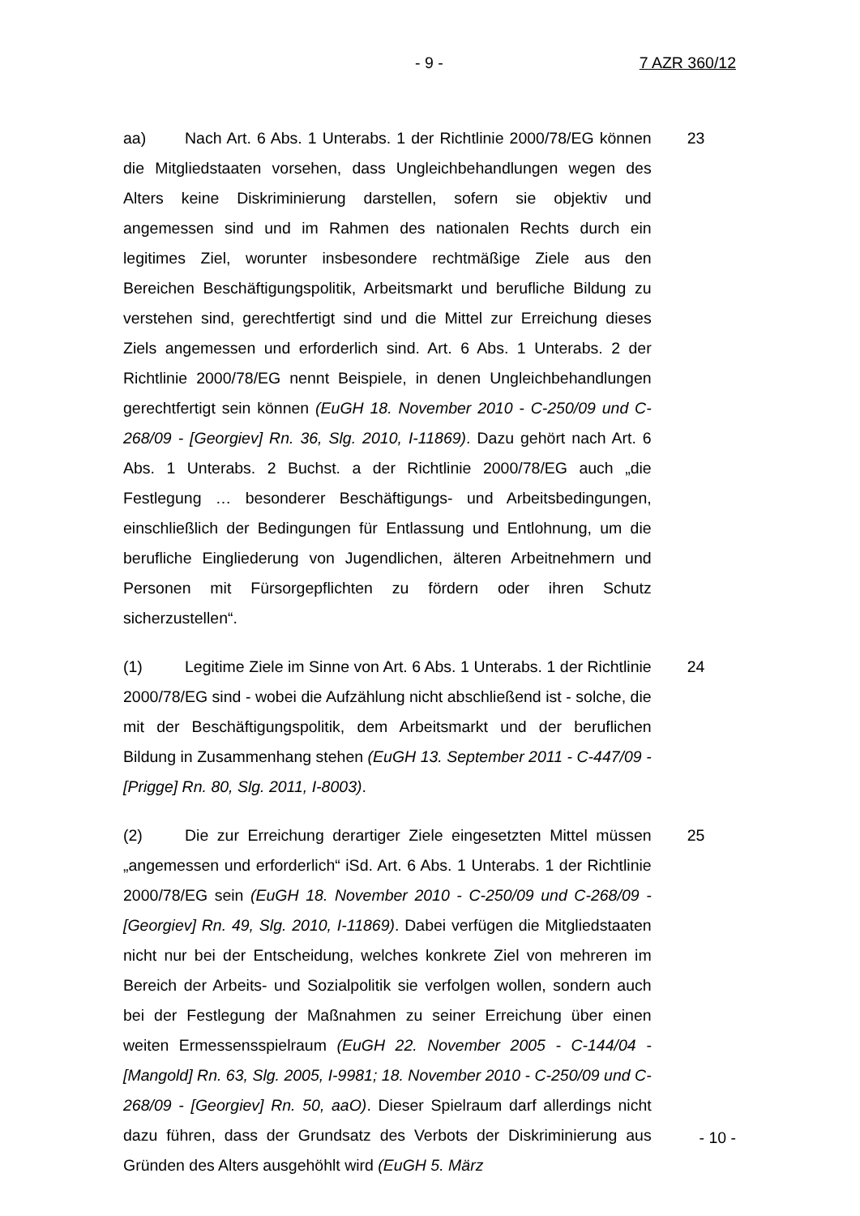- 9 - 7 AZR 360/12
aa) Nach Art. 6 Abs. 1 Unterabs. 1 der Richtlinie 2000/78/EG können die Mitgliedstaaten vorsehen, dass Ungleichbehandlungen wegen des Alters keine Diskriminierung darstellen, sofern sie objektiv und angemessen sind und im Rahmen des nationalen Rechts durch ein legitimes Ziel, worunter insbesondere rechtmäßige Ziele aus den Bereichen Beschäftigungspolitik, Arbeitsmarkt und berufliche Bildung zu verstehen sind, gerechtfertigt sind und die Mittel zur Erreichung dieses Ziels angemessen und erforderlich sind. Art. 6 Abs. 1 Unterabs. 2 der Richtlinie 2000/78/EG nennt Beispiele, in denen Ungleichbehandlungen gerechtfertigt sein können (EuGH 18. November 2010 - C-250/09 und C-268/09 - [Georgiev] Rn. 36, Slg. 2010, I-11869). Dazu gehört nach Art. 6 Abs. 1 Unterabs. 2 Buchst. a der Richtlinie 2000/78/EG auch „die Festlegung … besonderer Beschäftigungs- und Arbeitsbedingungen, einschließlich der Bedingungen für Entlassung und Entlohnung, um die berufliche Eingliederung von Jugendlichen, älteren Arbeitnehmern und Personen mit Fürsorgepflichten zu fördern oder ihren Schutz sicherzustellen“.
23
(1) Legitime Ziele im Sinne von Art. 6 Abs. 1 Unterabs. 1 der Richtlinie 2000/78/EG sind - wobei die Aufzählung nicht abschließend ist - solche, die mit der Beschäftigungspolitik, dem Arbeitsmarkt und der beruflichen Bildung in Zusammenhang stehen (EuGH 13. September 2011 - C-447/09 - [Prigge] Rn. 80, Slg. 2011, I-8003).
24
(2) Die zur Erreichung derartiger Ziele eingesetzten Mittel müssen „angemessen und erforderlich“ iSd. Art. 6 Abs. 1 Unterabs. 1 der Richtlinie 2000/78/EG sein (EuGH 18. November 2010 - C-250/09 und C-268/09 - [Georgiev] Rn. 49, Slg. 2010, I-11869). Dabei verfügen die Mitgliedstaaten nicht nur bei der Entscheidung, welches konkrete Ziel von mehreren im Bereich der Arbeits- und Sozialpolitik sie verfolgen wollen, sondern auch bei der Festlegung der Maßnahmen zu seiner Erreichung über einen weiten Ermessensspielraum (EuGH 22. November 2005 - C-144/04 - [Mangold] Rn. 63, Slg. 2005, I-9981; 18. November 2010 - C-250/09 und C-268/09 - [Georgiev] Rn. 50, aaO). Dieser Spielraum darf allerdings nicht dazu führen, dass der Grundsatz des Verbots der Diskriminierung aus Gründen des Alters ausgehöhlt wird (EuGH 5. März
25
- 10 -